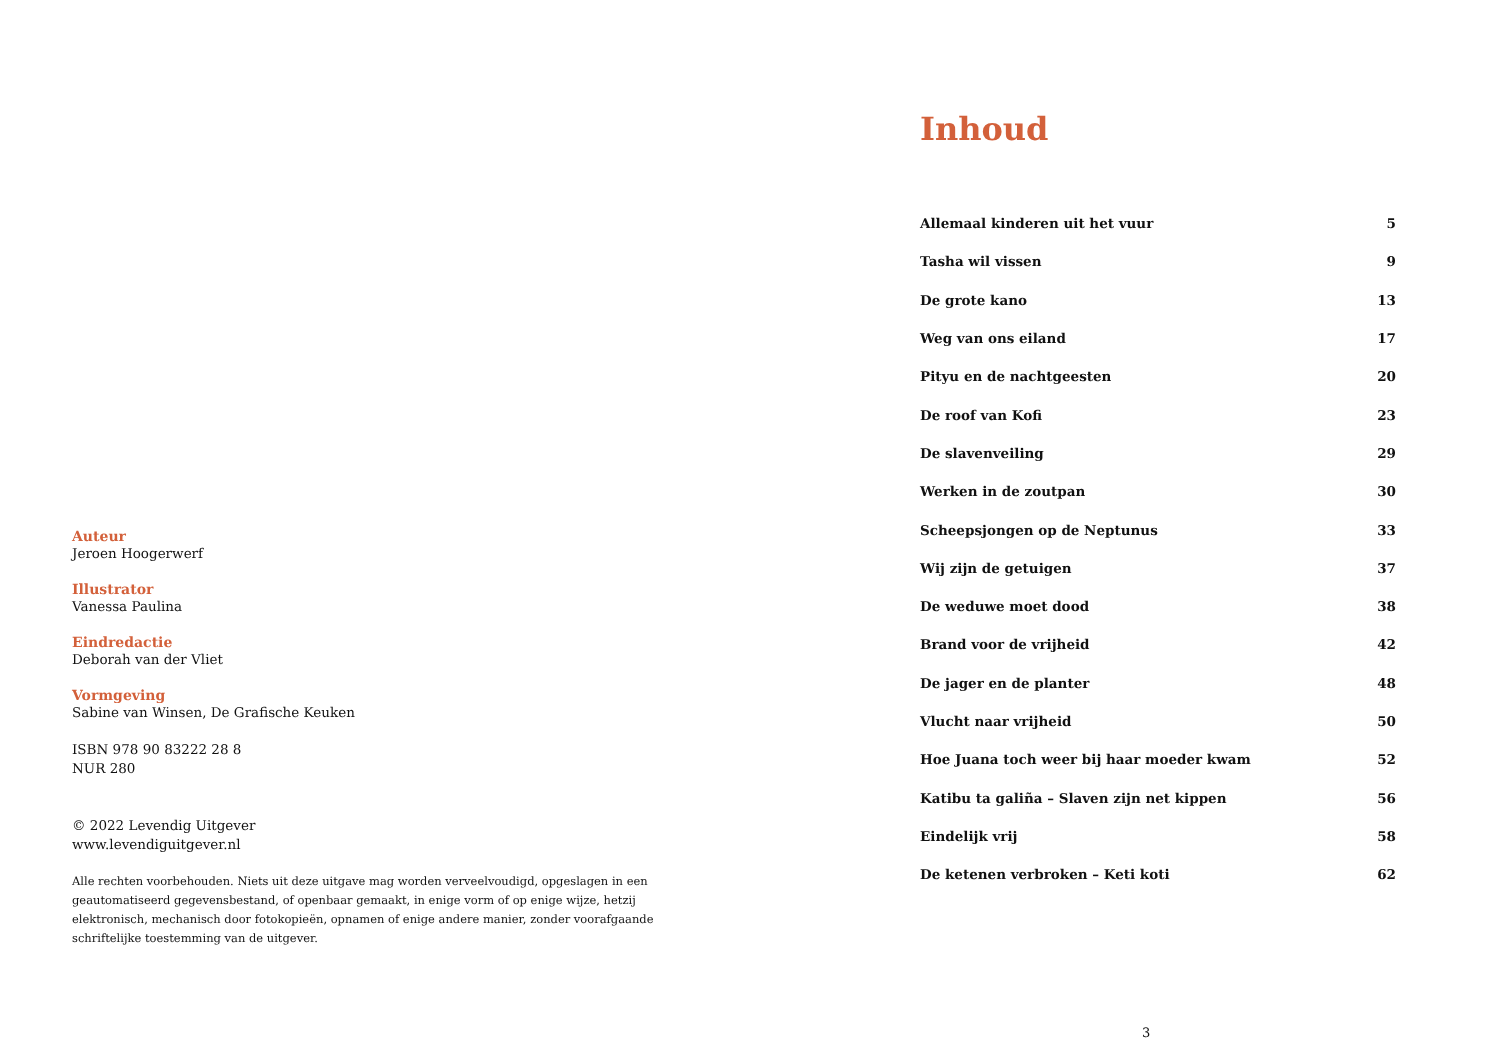Auteur
Jeroen Hoogerwerf
Illustrator
Vanessa Paulina
Eindredactie
Deborah van der Vliet
Vormgeving
Sabine van Winsen, De Grafische Keuken
ISBN 978 90 83222 28 8
NUR 280
© 2022 Levendig Uitgever
www.levendiguitgever.nl
Alle rechten voorbehouden. Niets uit deze uitgave mag worden verveelvoudigd, opgeslagen in een geautomatiseerd gegevensbestand, of openbaar gemaakt, in enige vorm of op enige wijze, hetzij elektronisch, mechanisch door fotokopieën, opnamen of enige andere manier, zonder voorafgaande schriftelijke toestemming van de uitgever.
Inhoud
| Allemaal kinderen uit het vuur | 5 |
| Tasha wil vissen | 9 |
| De grote kano | 13 |
| Weg van ons eiland | 17 |
| Pityu en de nachtgeesten | 20 |
| De roof van Kofi | 23 |
| De slavenveiling | 29 |
| Werken in de zoutpan | 30 |
| Scheepsjongen op de Neptunus | 33 |
| Wij zijn de getuigen | 37 |
| De weduwe moet dood | 38 |
| Brand voor de vrijheid | 42 |
| De jager en de planter | 48 |
| Vlucht naar vrijheid | 50 |
| Hoe Juana toch weer bij haar moeder kwam | 52 |
| Katibu ta galiña – Slaven zijn net kippen | 56 |
| Eindelijk vrij | 58 |
| De ketenen verbroken – Keti koti | 62 |
3